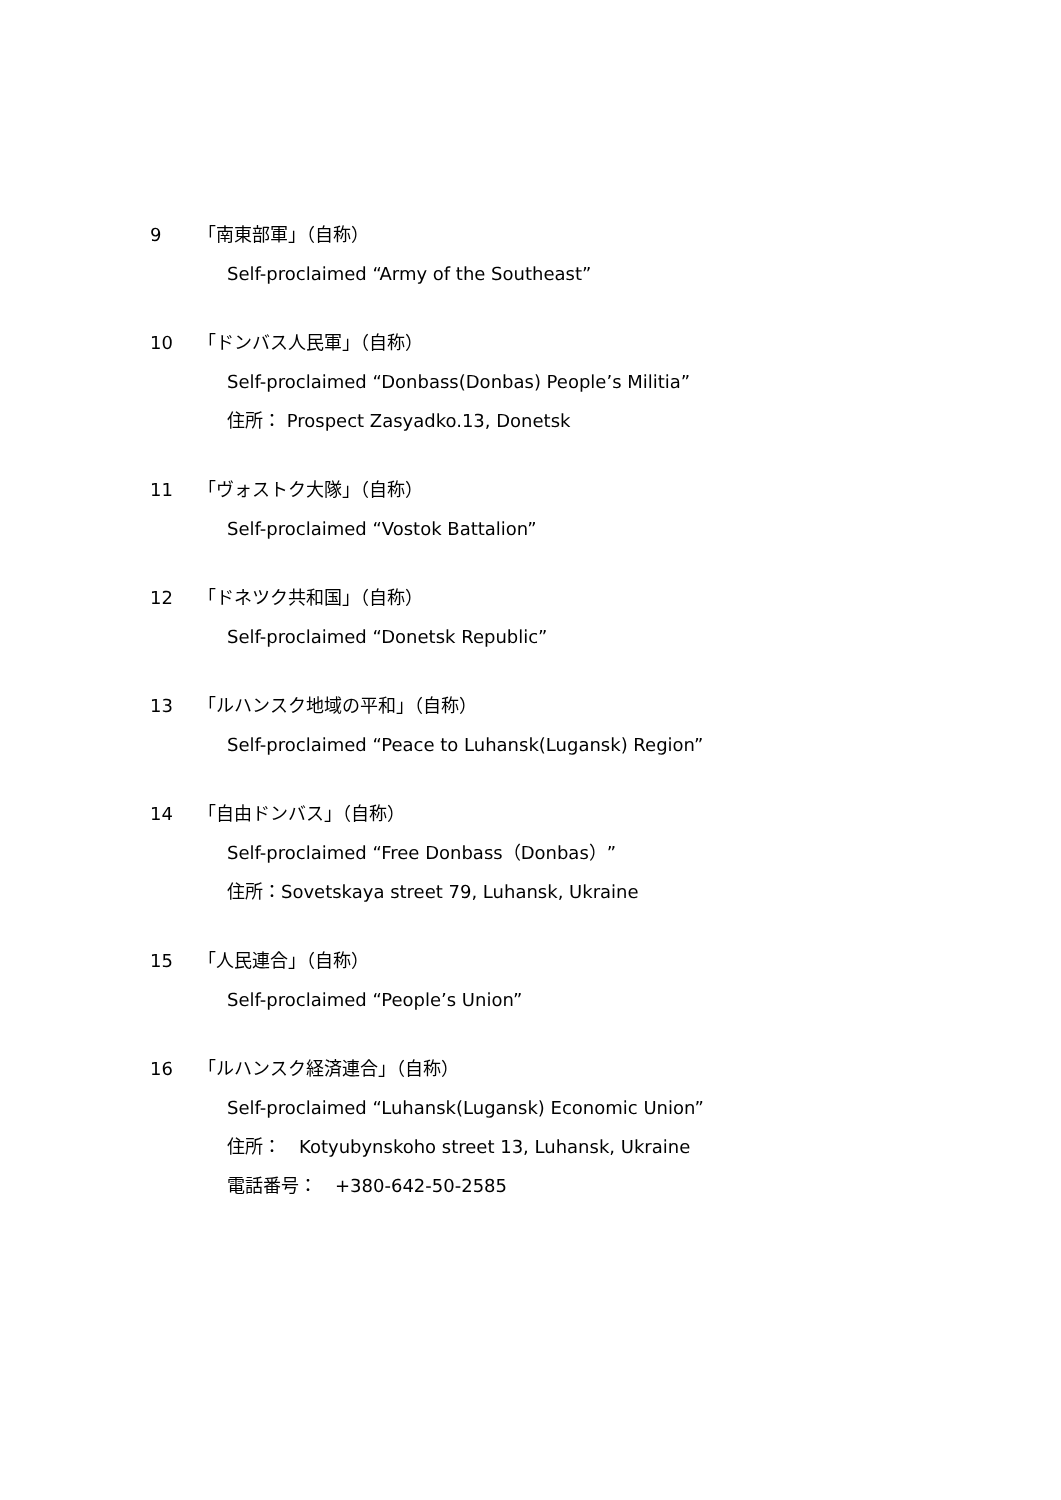9 「南東部軍」（自称）
Self-proclaimed “Army of the Southeast”
10 「ドンバス人民軍」（自称）
Self-proclaimed “Donbass(Donbas) People’s Militia”
住所： Prospect Zasyadko.13, Donetsk
11 「ヴォストク大隊」（自称）
Self-proclaimed “Vostok Battalion”
12 「ドネツク共和国」（自称）
Self-proclaimed “Donetsk Republic”
13 「ルハンスク地域の平和」（自称）
Self-proclaimed “Peace to Luhansk(Lugansk) Region”
14 「自由ドンバス」（自称）
Self-proclaimed “Free Donbass（Donbas）”
住所：Sovetskaya street 79, Luhansk, Ukraine
15 「人民連合」（自称）
Self-proclaimed “People’s Union”
16 「ルハンスク経済連合」（自称）
Self-proclaimed “Luhansk(Lugansk) Economic Union”
住所：　Kotyubynskoho street 13, Luhansk, Ukraine
電話番号：　+380-642-50-2585